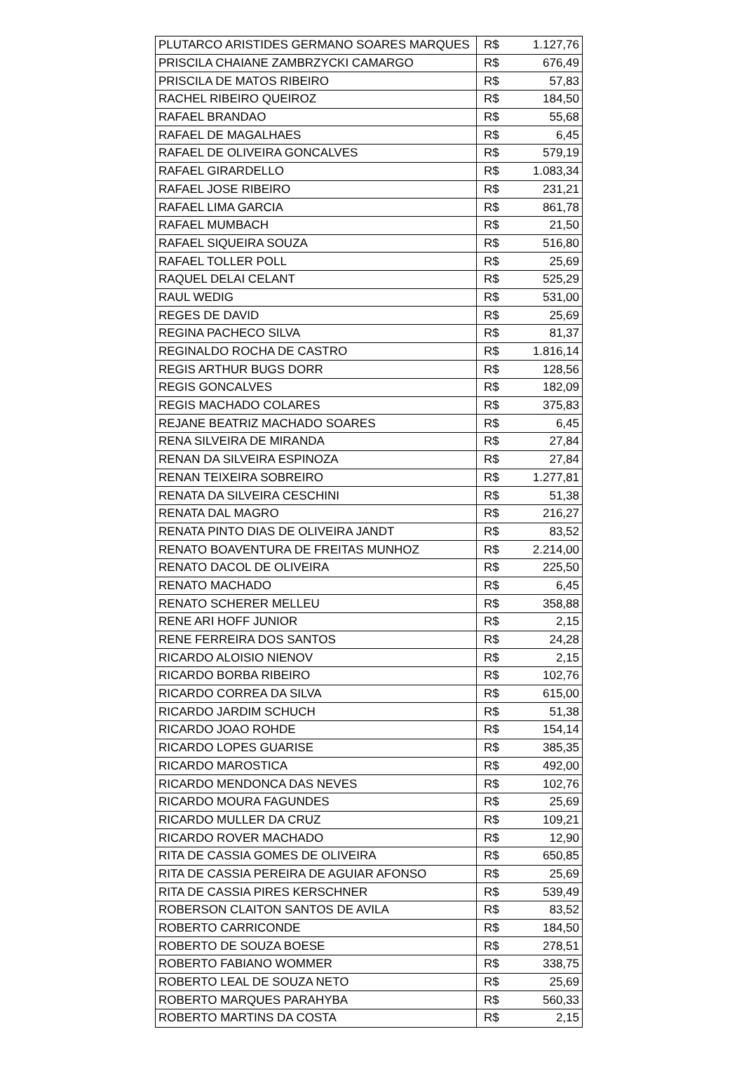| PLUTARCO ARISTIDES GERMANO SOARES MARQUES | R$ | 1.127,76 |
| PRISCILA CHAIANE ZAMBRZYCKI CAMARGO | R$ | 676,49 |
| PRISCILA DE MATOS RIBEIRO | R$ | 57,83 |
| RACHEL RIBEIRO QUEIROZ | R$ | 184,50 |
| RAFAEL BRANDAO | R$ | 55,68 |
| RAFAEL DE MAGALHAES | R$ | 6,45 |
| RAFAEL DE OLIVEIRA GONCALVES | R$ | 579,19 |
| RAFAEL GIRARDELLO | R$ | 1.083,34 |
| RAFAEL JOSE RIBEIRO | R$ | 231,21 |
| RAFAEL LIMA GARCIA | R$ | 861,78 |
| RAFAEL MUMBACH | R$ | 21,50 |
| RAFAEL SIQUEIRA SOUZA | R$ | 516,80 |
| RAFAEL TOLLER POLL | R$ | 25,69 |
| RAQUEL DELAI CELANT | R$ | 525,29 |
| RAUL WEDIG | R$ | 531,00 |
| REGES DE DAVID | R$ | 25,69 |
| REGINA PACHECO SILVA | R$ | 81,37 |
| REGINALDO ROCHA DE CASTRO | R$ | 1.816,14 |
| REGIS ARTHUR BUGS DORR | R$ | 128,56 |
| REGIS GONCALVES | R$ | 182,09 |
| REGIS MACHADO COLARES | R$ | 375,83 |
| REJANE BEATRIZ MACHADO SOARES | R$ | 6,45 |
| RENA SILVEIRA DE MIRANDA | R$ | 27,84 |
| RENAN DA SILVEIRA ESPINOZA | R$ | 27,84 |
| RENAN TEIXEIRA SOBREIRO | R$ | 1.277,81 |
| RENATA DA SILVEIRA CESCHINI | R$ | 51,38 |
| RENATA DAL MAGRO | R$ | 216,27 |
| RENATA PINTO DIAS DE OLIVEIRA JANDT | R$ | 83,52 |
| RENATO BOAVENTURA DE FREITAS MUNHOZ | R$ | 2.214,00 |
| RENATO DACOL DE OLIVEIRA | R$ | 225,50 |
| RENATO MACHADO | R$ | 6,45 |
| RENATO SCHERER MELLEU | R$ | 358,88 |
| RENE ARI HOFF JUNIOR | R$ | 2,15 |
| RENE FERREIRA DOS SANTOS | R$ | 24,28 |
| RICARDO ALOISIO NIENOV | R$ | 2,15 |
| RICARDO BORBA RIBEIRO | R$ | 102,76 |
| RICARDO CORREA DA SILVA | R$ | 615,00 |
| RICARDO JARDIM SCHUCH | R$ | 51,38 |
| RICARDO JOAO ROHDE | R$ | 154,14 |
| RICARDO LOPES GUARISE | R$ | 385,35 |
| RICARDO MAROSTICA | R$ | 492,00 |
| RICARDO MENDONCA DAS NEVES | R$ | 102,76 |
| RICARDO MOURA FAGUNDES | R$ | 25,69 |
| RICARDO MULLER DA CRUZ | R$ | 109,21 |
| RICARDO ROVER MACHADO | R$ | 12,90 |
| RITA DE CASSIA GOMES DE OLIVEIRA | R$ | 650,85 |
| RITA DE CASSIA PEREIRA DE AGUIAR AFONSO | R$ | 25,69 |
| RITA DE CASSIA PIRES KERSCHNER | R$ | 539,49 |
| ROBERSON CLAITON SANTOS DE AVILA | R$ | 83,52 |
| ROBERTO CARRICONDE | R$ | 184,50 |
| ROBERTO DE SOUZA BOESE | R$ | 278,51 |
| ROBERTO FABIANO WOMMER | R$ | 338,75 |
| ROBERTO LEAL DE SOUZA NETO | R$ | 25,69 |
| ROBERTO MARQUES PARAHYBA | R$ | 560,33 |
| ROBERTO MARTINS DA COSTA | R$ | 2,15 |